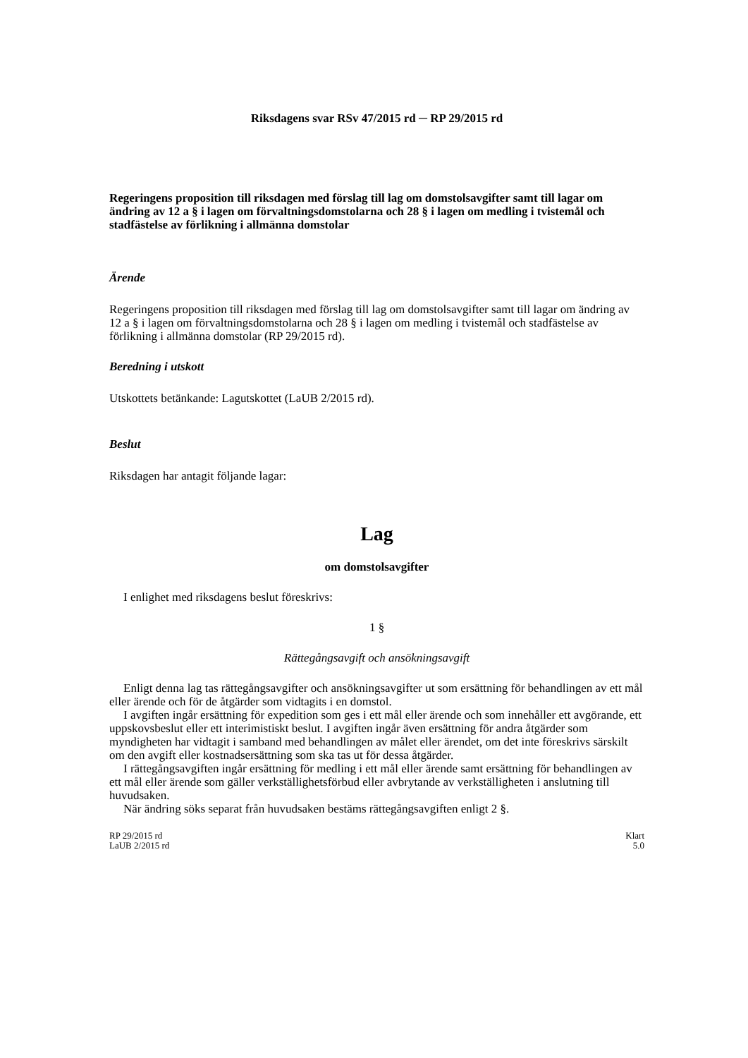Riksdagens svar RSv 47/2015 rd ─ RP 29/2015 rd
Regeringens proposition till riksdagen med förslag till lag om domstolsavgifter samt till lagar om ändring av 12 a § i lagen om förvaltningsdomstolarna och 28 § i lagen om medling i tvistemål och stadfästelse av förlikning i allmänna domstolar
Ärende
Regeringens proposition till riksdagen med förslag till lag om domstolsavgifter samt till lagar om ändring av 12 a § i lagen om förvaltningsdomstolarna och 28 § i lagen om medling i tvistemål och stadfästelse av förlikning i allmänna domstolar (RP 29/2015 rd).
Beredning i utskott
Utskottets betänkande: Lagutskottet (LaUB 2/2015 rd).
Beslut
Riksdagen har antagit följande lagar:
Lag
om domstolsavgifter
I enlighet med riksdagens beslut föreskrivs:
1 §
Rättegångsavgift och ansökningsavgift
Enligt denna lag tas rättegångsavgifter och ansökningsavgifter ut som ersättning för behandlingen av ett mål eller ärende och för de åtgärder som vidtagits i en domstol.
I avgiften ingår ersättning för expedition som ges i ett mål eller ärende och som innehåller ett avgörande, ett uppskovsbeslut eller ett interimistiskt beslut. I avgiften ingår även ersättning för andra åtgärder som myndigheten har vidtagit i samband med behandlingen av målet eller ärendet, om det inte föreskrivs särskilt om den avgift eller kostnadsersättning som ska tas ut för dessa åtgärder.
I rättegångsavgiften ingår ersättning för medling i ett mål eller ärende samt ersättning för behandlingen av ett mål eller ärende som gäller verkställighetsförbud eller avbrytande av verkställigheten i anslutning till huvudsaken.
När ändring söks separat från huvudsaken bestäms rättegångsavgiften enligt 2 §.
RP 29/2015 rd
LaUB 2/2015 rd
Klart
5.0